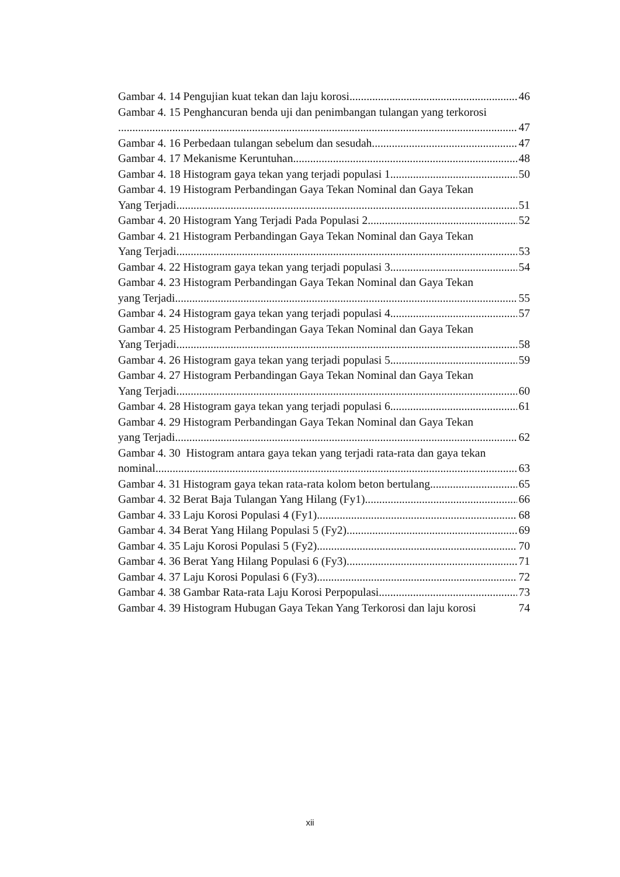Gambar 4. 14 Pengujian kuat tekan dan laju korosi 46
Gambar 4. 15 Penghancuran benda uji dan penimbangan tulangan yang terkorosi
47
Gambar 4. 16 Perbedaan tulangan sebelum dan sesudah 47
Gambar 4. 17 Mekanisme Keruntuhan 48
Gambar 4. 18 Histogram gaya tekan yang terjadi populasi 1 50
Gambar 4. 19 Histogram Perbandingan Gaya Tekan Nominal dan Gaya Tekan
Yang Terjadi 51
Gambar 4. 20 Histogram Yang Terjadi Pada Populasi 2 52
Gambar 4. 21 Histogram Perbandingan Gaya Tekan Nominal dan Gaya Tekan
Yang Terjadi 53
Gambar 4. 22 Histogram gaya tekan yang terjadi populasi 3 54
Gambar 4. 23 Histogram Perbandingan Gaya Tekan Nominal dan Gaya Tekan
yang Terjadi 55
Gambar 4. 24 Histogram gaya tekan yang terjadi populasi 4 57
Gambar 4. 25 Histogram Perbandingan Gaya Tekan Nominal dan Gaya Tekan
Yang Terjadi 58
Gambar 4. 26 Histogram gaya tekan yang terjadi populasi 5 59
Gambar 4. 27 Histogram Perbandingan Gaya Tekan Nominal dan Gaya Tekan
Yang Terjadi 60
Gambar 4. 28 Histogram gaya tekan yang terjadi populasi 6 61
Gambar 4. 29 Histogram Perbandingan Gaya Tekan Nominal dan Gaya Tekan
yang Terjadi 62
Gambar 4. 30 Histogram antara gaya tekan yang terjadi rata-rata dan gaya tekan
nominal 63
Gambar 4. 31 Histogram gaya tekan rata-rata kolom beton bertulang 65
Gambar 4. 32 Berat Baja Tulangan Yang Hilang (Fy1) 66
Gambar 4. 33 Laju Korosi Populasi 4 (Fy1) 68
Gambar 4. 34 Berat Yang Hilang Populasi 5 (Fy2) 69
Gambar 4. 35 Laju Korosi Populasi 5 (Fy2) 70
Gambar 4. 36 Berat Yang Hilang Populasi 6 (Fy3) 71
Gambar 4. 37 Laju Korosi Populasi 6 (Fy3) 72
Gambar 4. 38 Gambar Rata-rata Laju Korosi Perpopulasi 73
Gambar 4. 39 Histogram Hubugan Gaya Tekan Yang Terkorosi dan laju korosi 74
xii